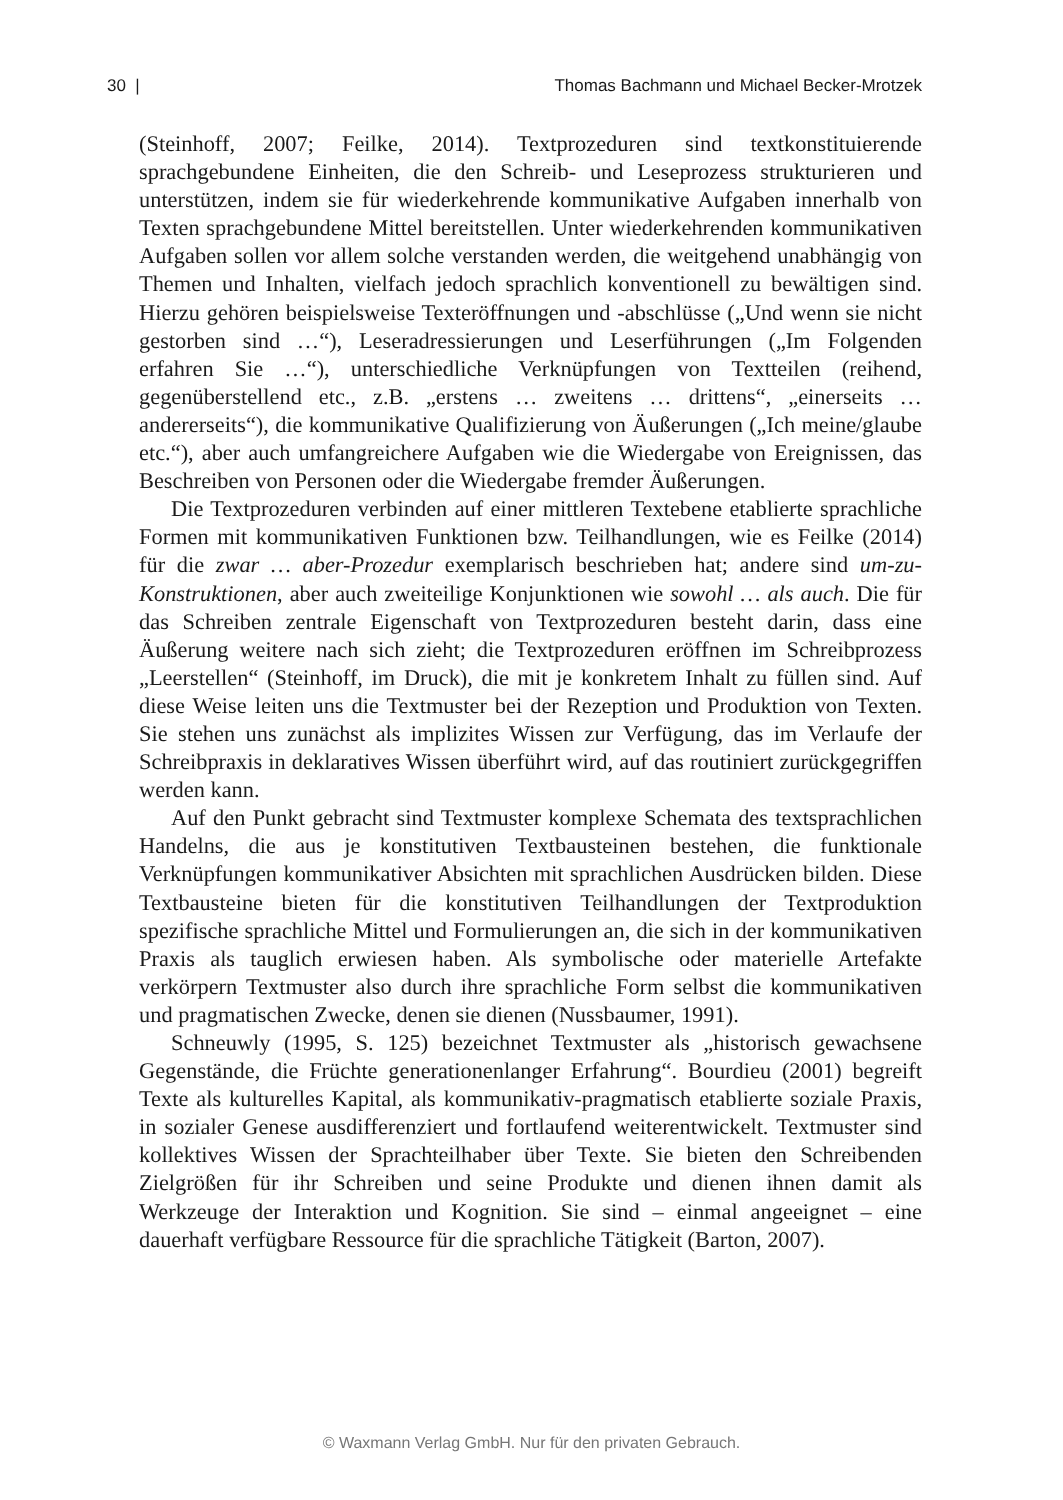30 | Thomas Bachmann und Michael Becker-Mrotzek
(Steinhoff, 2007; Feilke, 2014). Textprozeduren sind textkonstituierende sprachgebundene Einheiten, die den Schreib- und Leseprozess strukturieren und unterstützen, indem sie für wiederkehrende kommunikative Aufgaben innerhalb von Texten sprachgebundene Mittel bereitstellen. Unter wiederkehrenden kommunikativen Aufgaben sollen vor allem solche verstanden werden, die weitgehend unabhängig von Themen und Inhalten, vielfach jedoch sprachlich konventionell zu bewältigen sind. Hierzu gehören beispielsweise Texteröffnungen und -abschlüsse („Und wenn sie nicht gestorben sind …“), Leseradressierungen und Leserführungen („Im Folgenden erfahren Sie …“), unterschiedliche Verknüpfungen von Textteilen (reihend, gegenüberstellend etc., z.B. „erstens … zweitens … drittens“, „einerseits … andererseits“), die kommunikative Qualifizierung von Äußerungen („Ich meine/glaube etc.“), aber auch umfangreichere Aufgaben wie die Wiedergabe von Ereignissen, das Beschreiben von Personen oder die Wiedergabe fremder Äußerungen.
Die Textprozeduren verbinden auf einer mittleren Textebene etablierte sprachliche Formen mit kommunikativen Funktionen bzw. Teilhandlungen, wie es Feilke (2014) für die zwar … aber-Prozedur exemplarisch beschrieben hat; andere sind um-zu-Konstruktionen, aber auch zweiteilige Konjunktionen wie sowohl … als auch. Die für das Schreiben zentrale Eigenschaft von Textprozeduren besteht darin, dass eine Äußerung weitere nach sich zieht; die Textprozeduren eröffnen im Schreibprozess „Leerstellen“ (Steinhoff, im Druck), die mit je konkretem Inhalt zu füllen sind. Auf diese Weise leiten uns die Textmuster bei der Rezeption und Produktion von Texten. Sie stehen uns zunächst als implizites Wissen zur Verfügung, das im Verlaufe der Schreibpraxis in deklaratives Wissen überführt wird, auf das routiniert zurückgegriffen werden kann.
Auf den Punkt gebracht sind Textmuster komplexe Schemata des textsprachlichen Handelns, die aus je konstitutiven Textbausteinen bestehen, die funktionale Verknüpfungen kommunikativer Absichten mit sprachlichen Ausdrücken bilden. Diese Textbausteine bieten für die konstitutiven Teilhandlungen der Textproduktion spezifische sprachliche Mittel und Formulierungen an, die sich in der kommunikativen Praxis als tauglich erwiesen haben. Als symbolische oder materielle Artefakte verkörpern Textmuster also durch ihre sprachliche Form selbst die kommunikativen und pragmatischen Zwecke, denen sie dienen (Nussbaumer, 1991).
Schneuwly (1995, S. 125) bezeichnet Textmuster als „historisch gewachsene Gegenstände, die Früchte generationenlanger Erfahrung“. Bourdieu (2001) begreift Texte als kulturelles Kapital, als kommunikativ-pragmatisch etablierte soziale Praxis, in sozialer Genese ausdifferenziert und fortlaufend weiterentwickelt. Textmuster sind kollektives Wissen der Sprachteilhaber über Texte. Sie bieten den Schreibenden Zielgrößen für ihr Schreiben und seine Produkte und dienen ihnen damit als Werkzeuge der Interaktion und Kognition. Sie sind – einmal angeeignet – eine dauerhaft verfügbare Ressource für die sprachliche Tätigkeit (Barton, 2007).
© Waxmann Verlag GmbH. Nur für den privaten Gebrauch.